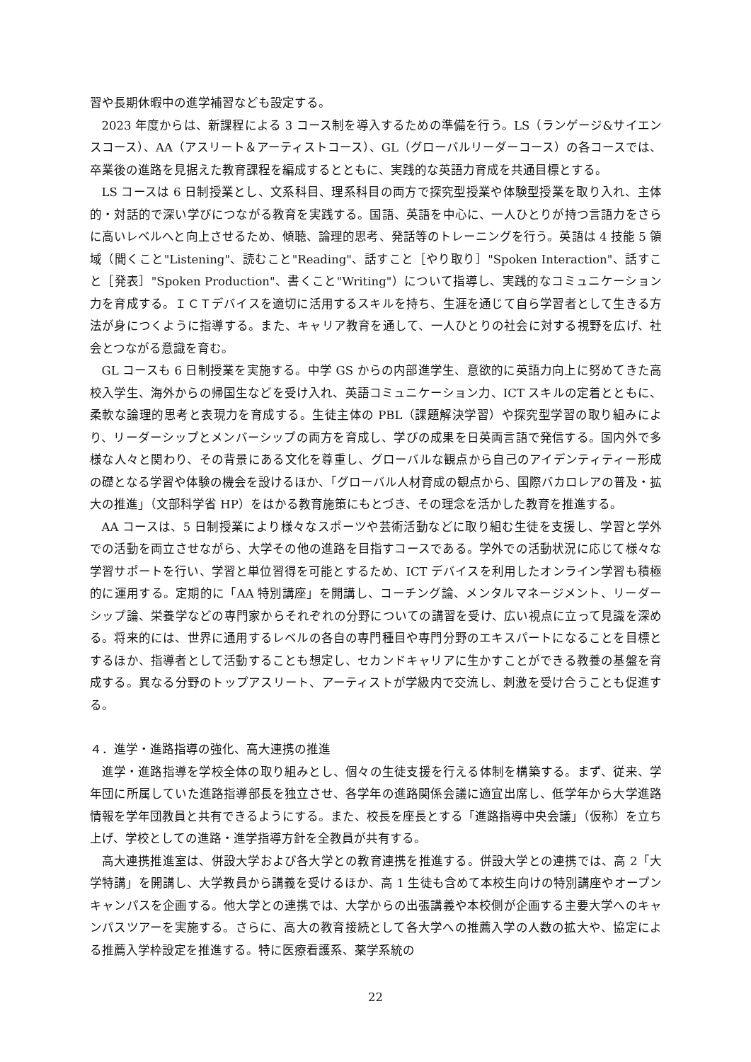習や長期休暇中の進学補習なども設定する。
2023 年度からは、新課程による 3 コース制を導入するための準備を行う。LS（ランゲージ&サイエンスコース）、AA（アスリート＆アーティストコース）、GL（グローバルリーダーコース）の各コースでは、卒業後の進路を見据えた教育課程を編成するとともに、実践的な英語力育成を共通目標とする。
LS コースは 6 日制授業とし、文系科目、理系科目の両方で探究型授業や体験型授業を取り入れ、主体的・対話的で深い学びにつながる教育を実践する。国語、英語を中心に、一人ひとりが持つ言語力をさらに高いレベルへと向上させるため、傾聴、論理的思考、発話等のトレーニングを行う。英語は 4 技能 5 領域（聞くこと"Listening"、読むこと"Reading"、話すこと［やり取り］"Spoken Interaction"、話すこと［発表］"Spoken Production"、書くこと"Writing"）について指導し、実践的なコミュニケーション力を育成する。ＩＣＴデバイスを適切に活用するスキルを持ち、生涯を通じて自ら学習者として生きる方法が身につくように指導する。また、キャリア教育を通して、一人ひとりの社会に対する視野を広げ、社会とつながる意識を育む。
GL コースも 6 日制授業を実施する。中学 GS からの内部進学生、意欲的に英語力向上に努めてきた高校入学生、海外からの帰国生などを受け入れ、英語コミュニケーション力、ICT スキルの定着とともに、柔軟な論理的思考と表現力を育成する。生徒主体の PBL（課題解決学習）や探究型学習の取り組みにより、リーダーシップとメンバーシップの両方を育成し、学びの成果を日英両言語で発信する。国内外で多様な人々と関わり、その背景にある文化を尊重し、グローバルな観点から自己のアイデンティティー形成の礎となる学習や体験の機会を設けるほか、「グローバル人材育成の観点から、国際バカロレアの普及・拡大の推進」（文部科学省 HP）をはかる教育施策にもとづき、その理念を活かした教育を推進する。
AA コースは、5 日制授業により様々なスポーツや芸術活動などに取り組む生徒を支援し、学習と学外での活動を両立させながら、大学その他の進路を目指すコースである。学外での活動状況に応じて様々な学習サポートを行い、学習と単位習得を可能とするため、ICT デバイスを利用したオンライン学習も積極的に運用する。定期的に「AA 特別講座」を開講し、コーチング論、メンタルマネージメント、リーダーシップ論、栄養学などの専門家からそれぞれの分野についての講習を受け、広い視点に立って見識を深める。将来的には、世界に通用するレベルの各自の専門種目や専門分野のエキスパートになることを目標とするほか、指導者として活動することも想定し、セカンドキャリアに生かすことができる教養の基盤を育成する。異なる分野のトップアスリート、アーティストが学級内で交流し、刺激を受け合うことも促進する。
４．進学・進路指導の強化、高大連携の推進
進学・進路指導を学校全体の取り組みとし、個々の生徒支援を行える体制を構築する。まず、従来、学年団に所属していた進路指導部長を独立させ、各学年の進路関係会議に適宜出席し、低学年から大学進路情報を学年団教員と共有できるようにする。また、校長を座長とする「進路指導中央会議」（仮称）を立ち上げ、学校としての進路・進学指導方針を全教員が共有する。
高大連携推進室は、併設大学および各大学との教育連携を推進する。併設大学との連携では、高 2「大学特講」を開講し、大学教員から講義を受けるほか、高 1 生徒も含めて本校生向けの特別講座やオープンキャンパスを企画する。他大学との連携では、大学からの出張講義や本校側が企画する主要大学へのキャンパスツアーを実施する。さらに、高大の教育接続として各大学への推薦入学の人数の拡大や、協定による推薦入学枠設定を推進する。特に医療看護系、薬学系統の
22